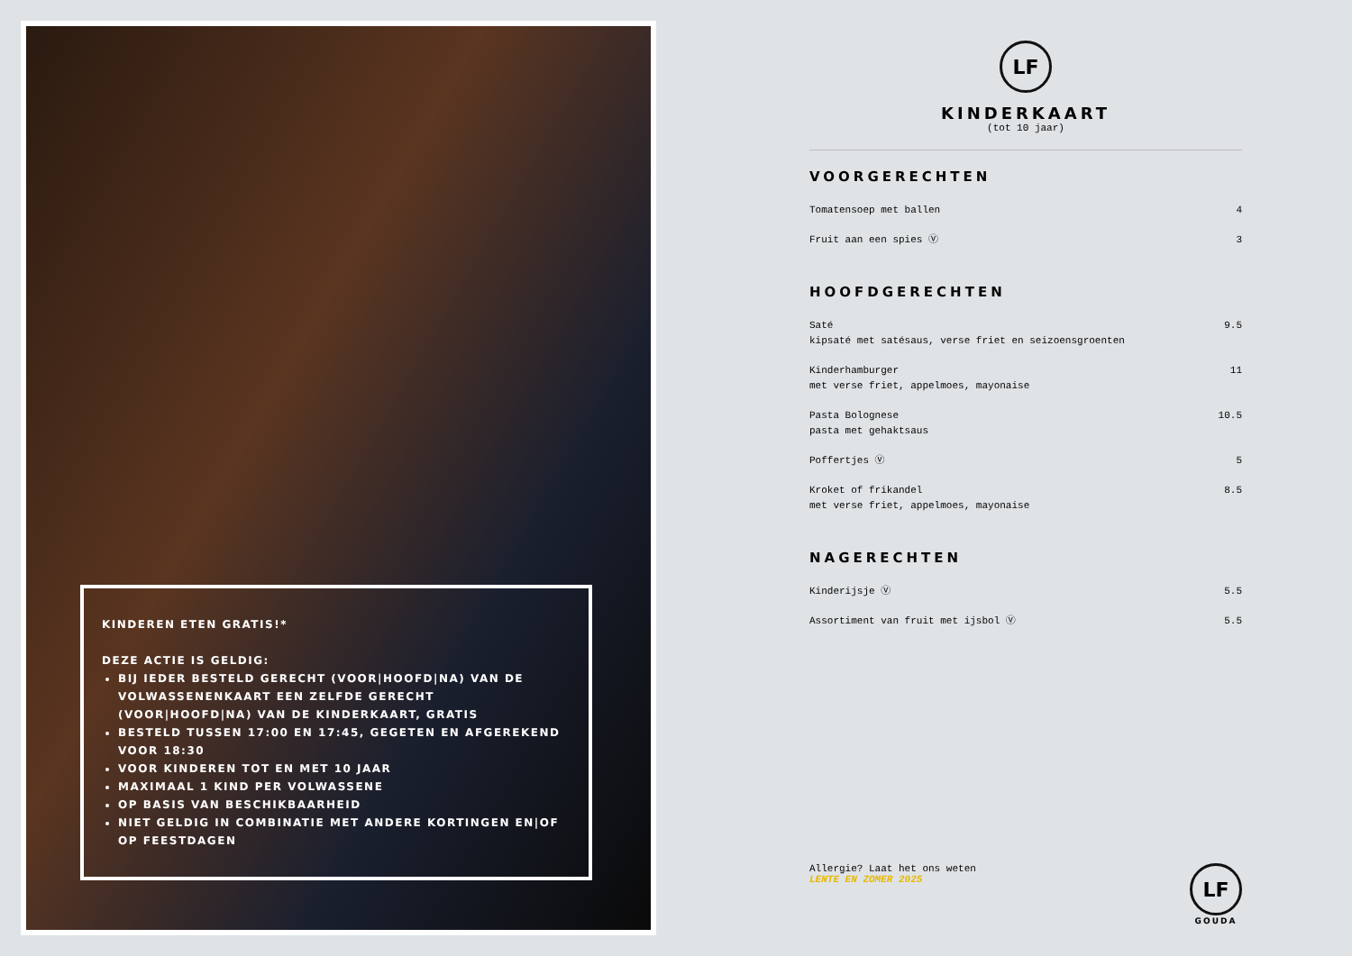KINDEREN ETEN GRATIS!*
DEZE ACTIE IS GELDIG:
BIJ IEDER BESTELD GERECHT (VOOR|HOOFD|NA) VAN DE VOLWASSENENKAART EEN ZELFDE GERECHT (VOOR|HOOFD|NA) VAN DE KINDERKAART, GRATIS
BESTELD TUSSEN 17:00 EN 17:45, GEGETEN EN AFGEREKEND VOOR 18:30
VOOR KINDEREN TOT EN MET 10 JAAR
MAXIMAAL 1 KIND PER VOLWASSENE
OP BASIS VAN BESCHIKBAARHEID
NIET GELDIG IN COMBINATIE MET ANDERE KORTINGEN EN|OF OP FEESTDAGEN
LF
KINDERKAART
(tot 10 jaar)
VOORGERECHTEN
Tomatensoep met ballen 4
Fruit aan een spies Ⓥ 3
HOOFDGERECHTEN
Saté
kipsaté met satésaus, verse friet en seizoensgroenten 9.5
Kinderhamburger
met verse friet, appelmoes, mayonaise 11
Pasta Bolognese
pasta met gehaktsaus 10.5
Poffertjes Ⓥ 5
Kroket of frikandel
met verse friet, appelmoes, mayonaise 8.5
NAGERECHTEN
Kinderijsje Ⓥ 5.5
Assortiment van fruit met ijsbol Ⓥ 5.5
Allergie? Laat het ons weten
LENTE EN ZOMER 2025
LF
GOUDA